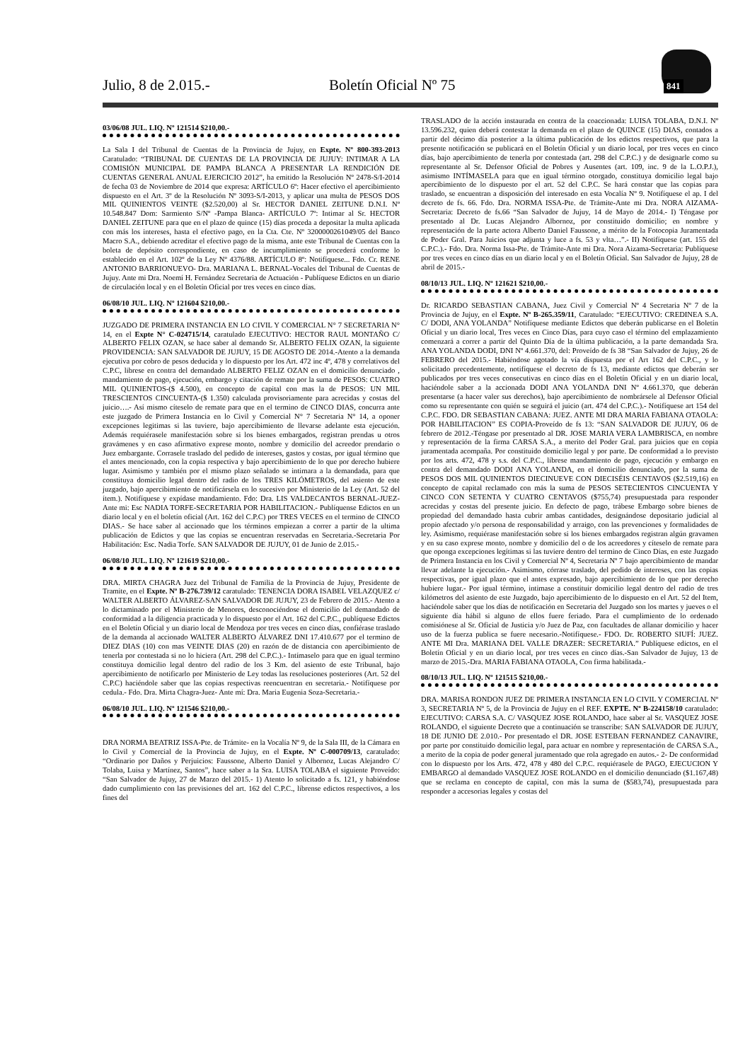Julio, 8 de 2.015.- Boletín Oficial Nº 75 841
03/06/08 JUL. LIQ. Nº 121514 $210,00.-
La Sala I del Tribunal de Cuentas de la Provincia de Jujuy, en Expte. Nº 800-393-2013 Caratulado: “TRIBUNAL DE CUENTAS DE LA PROVINCIA DE JUJUY: INTIMAR A LA COMISIÓN MUNICIPAL DE PAMPA BLANCA A PRESENTAR LA RENDICIÓN DE CUENTAS GENERAL ANUAL EJERCICIO 2012”, ha emitido la Resolución Nº 2478-S/I-2014 de fecha 03 de Noviembre de 2014 que expresa: ARTÍCULO 6º: Hacer efectivo el apercibimiento dispuesto en el Art. 3º de la Resolución Nº 3093-S/I-2013, y aplicar una multa de PESOS DOS MIL QUINIENTOS VEINTE ($2.520,00) al Sr. HECTOR DANIEL ZEITUNE D.N.I. Nº 10.548.847 Dom: Sarmiento S/Nº -Pampa Blanca- ARTÍCULO 7º: Intimar al Sr. HECTOR DANIEL ZEITUNE para que en el plazo de quince (15) días proceda a depositar la multa aplicada con más los intereses, hasta el efectivo pago, en la Cta. Cte. Nº 3200000261049/05 del Banco Macro S.A., debiendo acreditar el efectivo pago de la misma, ante este Tribunal de Cuentas con la boleta de depósito correspondiente, en caso de incumplimiento se procederá conforme lo establecido en el Art. 102º de la Ley Nº 4376/88. ARTÍCULO 8º: Notifíquese... Fdo. Cr. RENE ANTONIO BARRIONUEVO- Dra. MARIANA L. BERNAL-Vocales del Tribunal de Cuentas de Jujuy. Ante mi Dra. Noemí H. Fernández Secretaria de Actuación - Publíquese Edictos en un diario de circulación local y en el Boletín Oficial por tres veces en cinco días.
06/08/10 JUL. LIQ. Nº 121604 $210,00.-
JUZGADO DE PRIMERA INSTANCIA EN LO CIVIL Y COMERCIAL N° 7 SECRETARIA N° 14, en el Expte N° C-024715/14, caratulado EJECUTIVO: HECTOR RAUL MONTAÑO C/ ALBERTO FELIX OZAN, se hace saber al demando Sr. ALBERTO FELIX OZAN, la siguiente PROVIDENCIA: SAN SALVADOR DE JUJUY, 15 DE AGOSTO DE 2014.-Atento a la demanda ejecutiva por cobro de pesos deducida y lo dispuesto por los Art. 472 inc 4º, 478 y correlativos del C.P.C, librese en contra del demandado ALBERTO FELIZ OZAN en el domicilio denunciado , mandamiento de pago, ejecución, embargo y citación de remate por la suma de PESOS: CUATRO MIL QUINIENTOS-($ 4.500), en concepto de capital con mas la de PESOS: UN MIL TRESCIENTOS CINCUENTA-($ 1.350) calculada provisoriamente para acrecidas y costas del juicio….- Así mismo cíteselo de remate para que en el termino de CINCO DIAS, concurra ante este juzgado de Primera Instancia en lo Civil y Comercial N° 7 Secretaria N° 14, a oponer excepciones legitimas si las tuviere, bajo apercibimiento de llevarse adelante esta ejecución. Además requiérasele manifestación sobre si los bienes embargados, registran prendas u otros gravámenes y en caso afirmativo exprese monto, nombre y domicilio del acreedor prendario o Juez embargante. Corrasele traslado del pedido de intereses, gastos y costas, por igual término que el antes mencionado, con la copia respectiva y bajo apercibimiento de lo que por derecho hubiere lugar. Asimismo y también por el mismo plazo señalado se intimara a la demandada, para que constituya domicilio legal dentro del radio de los TRES KILÓMETROS, del asiento de este juzgado, bajo apercibimiento de notificársela en lo sucesivo por Ministerio de la Ley (Art. 52 del ítem.). Notifíquese y expídase mandamiento. Fdo: Dra. LIS VALDECANTOS BERNAL-JUEZ-Ante mi: Esc NADIA TORFE-SECRETARIA POR HABILITACION.- Publíquense Edictos en un diario local y en el boletín oficial (Art. 162 del C.P.C) por TRES VECES en el termino de CINCO DIAS.- Se hace saber al accionado que los términos empiezan a correr a partir de la ultima publicación de Edictos y que las copias se encuentran reservadas en Secretaria.-Secretaria Por Habilitación: Esc. Nadia Torfe. SAN SALVADOR DE JUJUY, 01 de Junio de 2.015.-
06/08/10 JUL. LIQ. Nº 121619 $210,00.-
DRA. MIRTA CHAGRA Juez del Tribunal de Familia de la Provincia de Jujuy, Presidente de Tramite, en el Expte. Nº B-276.739/12 caratulado: TENENCIA DORA ISABEL VELAZQUEZ c/ WALTER ALBERTO ÁLVAREZ-SAN SALVADOR DE JUJUY, 23 de Febrero de 2015.- Atento a lo dictaminado por el Ministerio de Menores, desconociéndose el domicilio del demandado de conformidad a la diligencia practicada y lo dispuesto por el Art. 162 del C.P.C., publíquese Edictos en el Boletín Oficial y un diario local de Mendoza por tres veces en cinco días, confiérase traslado de la demanda al accionado WALTER ALBERTO ÁLVAREZ DNI 17.410.677 por el termino de DIEZ DIAS (10) con mas VEINTE DIAS (20) en razón de de distancia con apercibimiento de tenerla por contestada si no lo hiciera (Art. 298 del C.P.C.).- Intímaselo para que en igual termino constituya domicilio legal dentro del radio de los 3 Km. del asiento de este Tribunal, bajo apercibimiento de notificarlo por Ministerio de Ley todas las resoluciones posteriores (Art. 52 del C.P.C) haciéndole saber que las copias respectivas reencuentran en secretaria.- Notifíquese por cedula.- Fdo. Dra. Mirta Chagra-Juez- Ante mí: Dra. Maria Eugenia Soza-Secretaria.-
06/08/10 JUL. LIQ. Nº 121546 $210,00.-
DRA NORMA BEATRIZ ISSA-Pte. de Trámite- en la Vocalía Nº 9, de la Sala III, de la Cámara en lo Civil y Comercial de la Provincia de Jujuy, en el Expte. Nº C-000709/13, caratulado: “Ordinario por Daños y Perjuicios: Faussone, Alberto Daniel y Albornoz, Lucas Alejandro C/ Tolaba, Luisa y Martínez, Santos”, hace saber a la Sra. LUISA TOLABA el siguiente Proveído: “San Salvador de Jujuy, 27 de Marzo del 2015.- 1) Atento lo solicitado a fs. 121, y habiéndose dado cumplimiento con las previsiones del art. 162 del C.P.C., líbrense edictos respectivos, a los fines del
TRASLADO de la acción instaurada en contra de la coaccionada: LUISA TOLABA, D.N.I. Nº 13.596.232, quien deberá contestar la demanda en el plazo de QUINCE (15) DIAS, contados a partir del décimo día posterior a la última publicación de los edictos respectivos, que para la presente notificación se publicará en el Boletín Oficial y un diario local, por tres veces en cinco días, bajo apercibimiento de tenerla por contestada (art. 298 del C.P.C.) y de designarle como su representante al Sr. Defensor Oficial de Pobres y Ausentes (art. 109, inc. 9 de la L.O.P.J.), asimismo INTÍMASELA para que en igual término otorgado, constituya domicilio legal bajo apercibimiento de lo dispuesto por el art. 52 del C.P.C. Se hará constar que las copias para traslado, se encuentran a disposición del interesado en esta Vocalía Nº 9. Notifíquese el ap. I del decreto de fs. 66. Fdo. Dra. NORMA ISSA-Pte. de Trámite-Ante mi Dra. NORA AIZAMA-Secretaria: Decreto de fs.66 “San Salvador de Jujuy, 14 de Mayo de 2014.- I) Téngase por presentado al Dr. Lucas Alejandro Albornoz, por constituido domicilio; en nombre y representación de la parte actora Alberto Daniel Faussone, a mérito de la Fotocopia Juramentada de Poder Gral. Para Juicios que adjunta y luce a fs. 53 y vlta…”.- II) Notifíquese (art. 155 del C.P.C.).- Fdo. Dra. Norma Issa-Pte. de Trámite-Ante mi Dra. Nora Aizama-Secretaria: Publíquese por tres veces en cinco días en un diario local y en el Boletín Oficial. San Salvador de Jujuy, 28 de abril de 2015.-
08/10/13 JUL. LIQ. Nº 121621 $210,00.-
Dr. RICARDO SEBASTIAN CABANA, Juez Civil y Comercial Nº 4 Secretaria Nº 7 de la Provincia de Jujuy, en el Expte. Nº B-265.359/11, Caratulado: “EJECUTIVO: CREDINEA S.A. C/ DODI, ANA YOLANDA” Notifíquese mediante Edictos que deberán publicarse en el Boletín Oficial y un diario local, Tres veces en Cinco Días, para cuyo caso el término del emplazamiento comenzará a correr a partir del Quinto Día de la última publicación, a la parte demandada Sra. ANA YOLANDA DODI, DNI Nº 4.661.370, del: Proveído de fs 38 “San Salvador de Jujuy, 26 de FEBRERO del 2015.- Habiéndose agotado la vía dispuesta por el Art 162 del C.P.C., y lo solicitado precedentemente, notifíquese el decreto de fs 13, mediante edictos que deberán ser publicados por tres veces consecutivas en cinco días en el Boletín Oficial y en un diario local, haciéndole saber a la accionada DODI ANA YOLANDA DNI Nº 4.661.370, que deberán presentarse (a hacer valer sus derechos), bajo apercibimiento de nombrársele al Defensor Oficial como su representante con quién se seguirá el juicio (art. 474 del C.P.C.).- Notifíquese art 154 del C.P.C. FDO. DR SEBASTIAN CABANA: JUEZ. ANTE MI DRA MARIA FABIANA OTAOLA: POR HABILITACION” ES COPIA-Proveído de fs 13: “SAN SALVADOR DE JUJUY, 06 de febrero de 2012.-Téngase por presentado al DR. JOSE MARIA VERA LAMBRISCA, en nombre y representación de la firma CARSA S.A., a merito del Poder Gral. para juicios que en copia juramentada acompaña. Por constituido domicilio legal y por parte. De conformidad a lo previsto por los arts. 472, 478 y s.s. del C.P.C., líbrese mandamiento de pago, ejecución y embargo en contra del demandado DODI ANA YOLANDA, en el domicilio denunciado, por la suma de PESOS DOS MIL QUINIENTOS DIECINUEVE CON DIECISÉIS CENTAVOS ($2.519,16) en concepto de capital reclamado con más la suma de PESOS SETECIENTOS CINCUENTA Y CINCO CON SETENTA Y CUATRO CENTAVOS ($755,74) presupuestada para responder acrecidas y costas del presente juicio. En defecto de pago, trábese Embargo sobre bienes de propiedad del demandado hasta cubrir ambas cantidades, designándose depositario judicial al propio afectado y/o persona de responsabilidad y arraigo, con las prevenciones y formalidades de ley. Asimismo, requiérase manifestación sobre si los bienes embargados registran algún gravamen y en su caso exprese monto, nombre y domicilio del o de los acreedores y cíteselo de remate para que oponga excepciones legítimas si las tuviere dentro del termino de Cinco Días, en este Juzgado de Primera Instancia en los Civil y Comercial Nº 4, Secretaria Nº 7 bajo apercibimiento de mandar llevar adelante la ejecución.- Asimismo, córrase traslado, del pedido de intereses, con las copias respectivas, por igual plazo que el antes expresado, bajo apercibimiento de lo que por derecho hubiere lugar.- Por igual término, intimase a constituir domicilio legal dentro del radio de tres kilómetros del asiento de este Juzgado, bajo apercibimiento de lo dispuesto en el Art. 52 del Item, haciéndole saber que los días de notificación en Secretaria del Juzgado son los martes y jueves o el siguiente día hábil si alguno de ellos fuere feriado. Para el cumplimiento de lo ordenado comisiónese al Sr. Oficial de Justicia y/o Juez de Paz, con facultades de allanar domicilio y hacer uso de la fuerza publica se fuere necesario.-Notifíquese.- FDO. Dr. ROBERTO SIUFÍ: JUEZ. ANTE MI Dra. MARIANA DEL VALLE DRAZER: SECRETARIA.” Publíquese edictos, en el Boletín Oficial y en un diario local, por tres veces en cinco días.-San Salvador de Jujuy, 13 de marzo de 2015.-Dra. MARIA FABIANA OTAOLA, Con firma habilitada.-
08/10/13 JUL. LIQ. Nº 121515 $210,00.-
DRA. MARISA RONDON JUEZ DE PRIMERA INSTANCIA EN LO CIVIL Y COMERCIAL Nº 3, SECRETARIA Nº 5, de la Provincia de Jujuy en el REF. EXPTE. Nº B-224158/10 caratulado: EJECUTIVO: CARSA S.A. C/ VASQUEZ JOSE ROLANDO, hace saber al Sr. VASQUEZ JOSE ROLANDO, el siguiente Decreto que a continuación se transcribe: SAN SALVADOR DE JUJUY, 18 DE JUNIO DE 2.010.- Por presentado el DR. JOSE ESTEBAN FERNANDEZ CANAVIRE, por parte por constituido domicilio legal, para actuar en nombre y representación de CARSA S.A., a merito de la copia de poder general juramentado que rola agregado en autos.- 2- De conformidad con lo dispuesto por los Arts. 472, 478 y 480 del C.P.C. requiérasele de PAGO, EJECUCION Y EMBARGO al demandado VASQUEZ JOSE ROLANDO en el domicilio denunciado ($1.167,48) que se reclama en concepto de capital, con más la suma de ($583,74), presupuestada para responder a accesorias legales y costas del